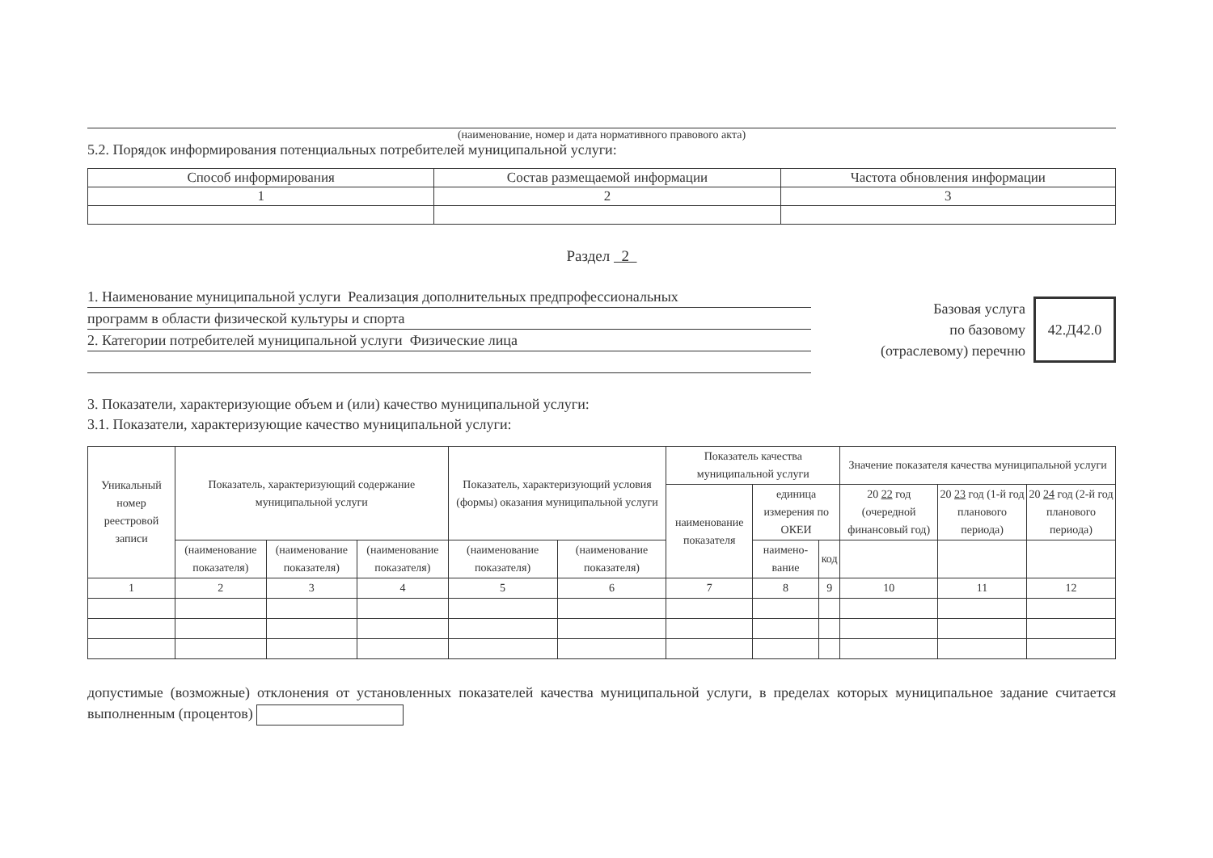(наименование, номер и дата нормативного правового акта)
5.2. Порядок информирования потенциальных потребителей муниципальной услуги:
| Способ информирования | Состав размещаемой информации | Частота обновления информации |
| 1 | 2 | 3 |
Раздел 2
1. Наименование муниципальной услуги Реализация дополнительных предпрофессиональных
программ в области физической культуры и спорта
2. Категории потребителей муниципальной услуги Физические лица
Базовая услуга
по базовому
(отраслевому) перечню
42.Д42.0
3. Показатели, характеризующие объем и (или) качество муниципальной услуги:
3.1. Показатели, характеризующие качество муниципальной услуги:
| Уникальный номер реестровой записи | Показатель, характеризующий содержание муниципальной услуги | | | Показатель, характеризующий условия (формы) оказания муниципальной услуги | | Показатель качества муниципальной услуги | | | Значение показателя качества муниципальной услуги | | |
| | | | | | | наименование показателя | единица измерения по ОКЕИ | | 20 22 год (очередной финансовый год) | 20 23 год (1-й год планового периода) | 20 24 год (2-й год планового периода) |
| | (наименование показателя) | (наименование показателя) | (наименование показателя) | (наименование показателя) | (наименование показателя) | | наимено-вание | код | | | |
| 1 | 2 | 3 | 4 | 5 | 6 | 7 | 8 | 9 | 10 | 11 | 12 |
допустимые (возможные) отклонения от установленных показателей качества муниципальной услуги, в пределах которых муниципальное задание считается выполненным (процентов)